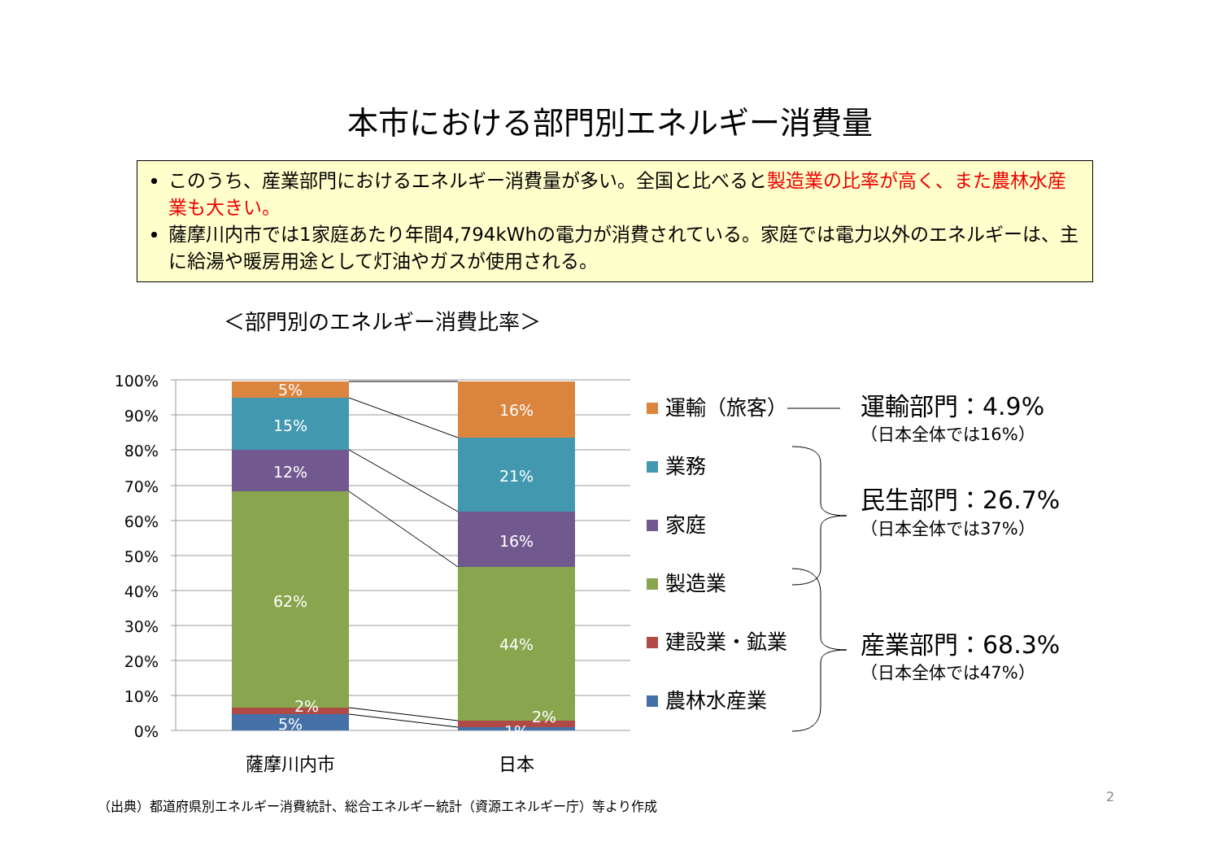本市における部門別エネルギー消費量
このうち、産業部門におけるエネルギー消費量が多い。全国と比べると製造業の比率が高く、また農林水産業も大きい。
薩摩川内市では1家庭あたり年間4,794kWhの電力が消費されている。家庭では電力以外のエネルギーは、主に給湯や暖房用途として灯油やガスが使用される。
＜部門別のエネルギー消費比率＞
100%
90%
80%
70%
60%
50%
40%
30%
20%
10%
0%
5%
15%
12%
62%
2%
5%
16%
21%
16%
44%
2%
1%
薩摩川内市
日本
運輸（旅客）
業務
家庭
製造業
建設業・鉱業
農林水産業
運輸部門：4.9%
民生部門：26.7%
産業部門：68.3%
（日本全体では16%）
（日本全体では37%）
（日本全体では47%）
（出典）都道府県別エネルギー消費統計、総合エネルギー統計（資源エネルギー庁）等より作成
2